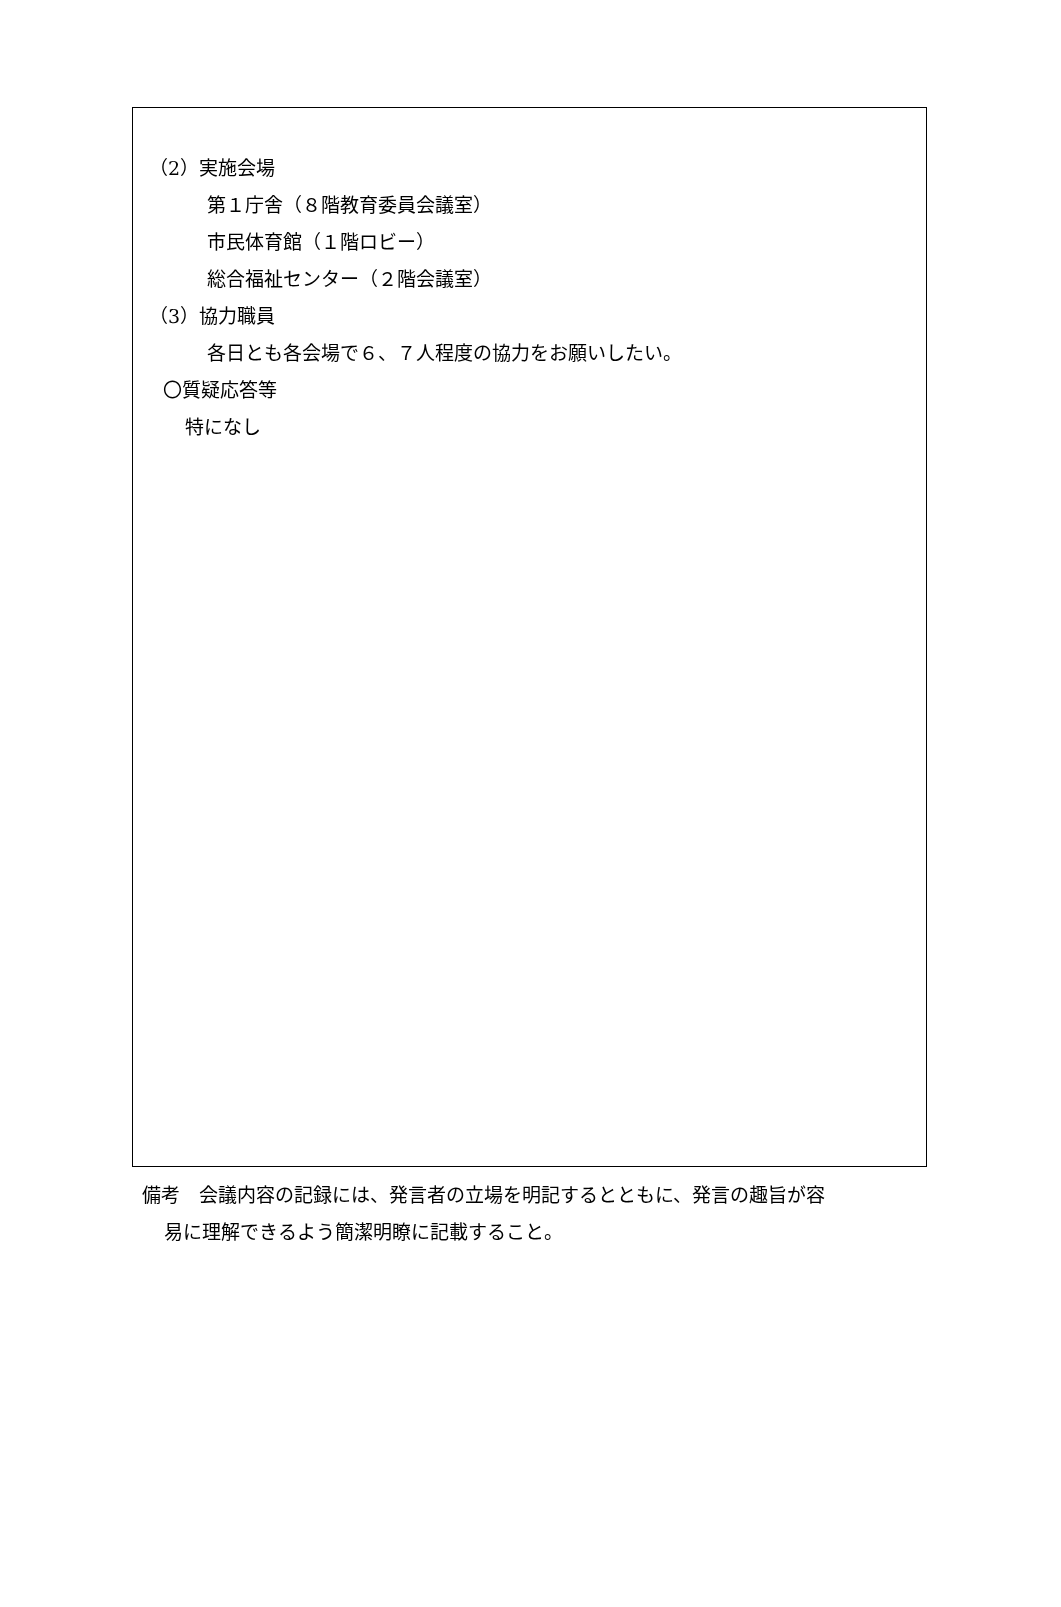（2）実施会場
第１庁舎（８階教育委員会議室）
市民体育館（１階ロビー）
総合福祉センター（２階会議室）
（3）協力職員
各日とも各会場で６、７人程度の協力をお願いしたい。
〇質疑応答等
特になし
備考　会議内容の記録には、発言者の立場を明記するとともに、発言の趣旨が容
易に理解できるよう簡潔明瞭に記載すること。